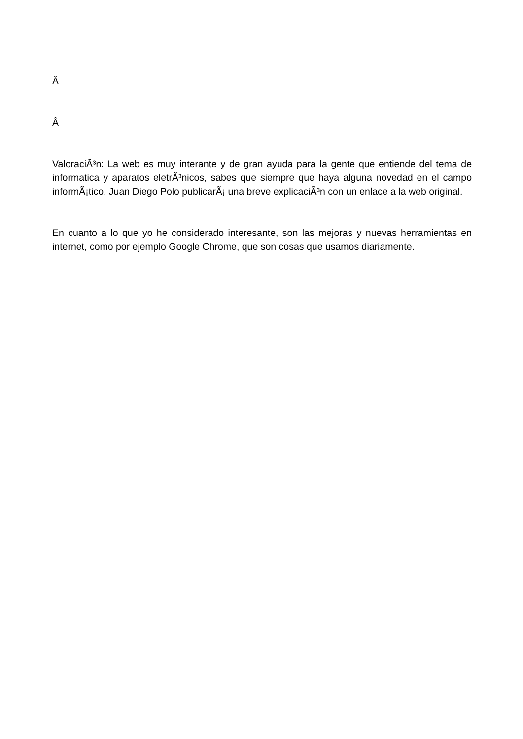Â
Â
ValoraciÃ³n: La web es muy interante y de gran ayuda para la gente que entiende del tema de informatica y aparatos eletrÃ³nicos, sabes que siempre que haya alguna novedad en el campo informÃ¡tico, Juan Diego Polo publicarÃ¡ una breve explicaciÃ³n con un enlace a la web original.
En cuanto a lo que yo he considerado interesante, son las mejoras y nuevas herramientas en internet, como por ejemplo Google Chrome, que son cosas que usamos diariamente.